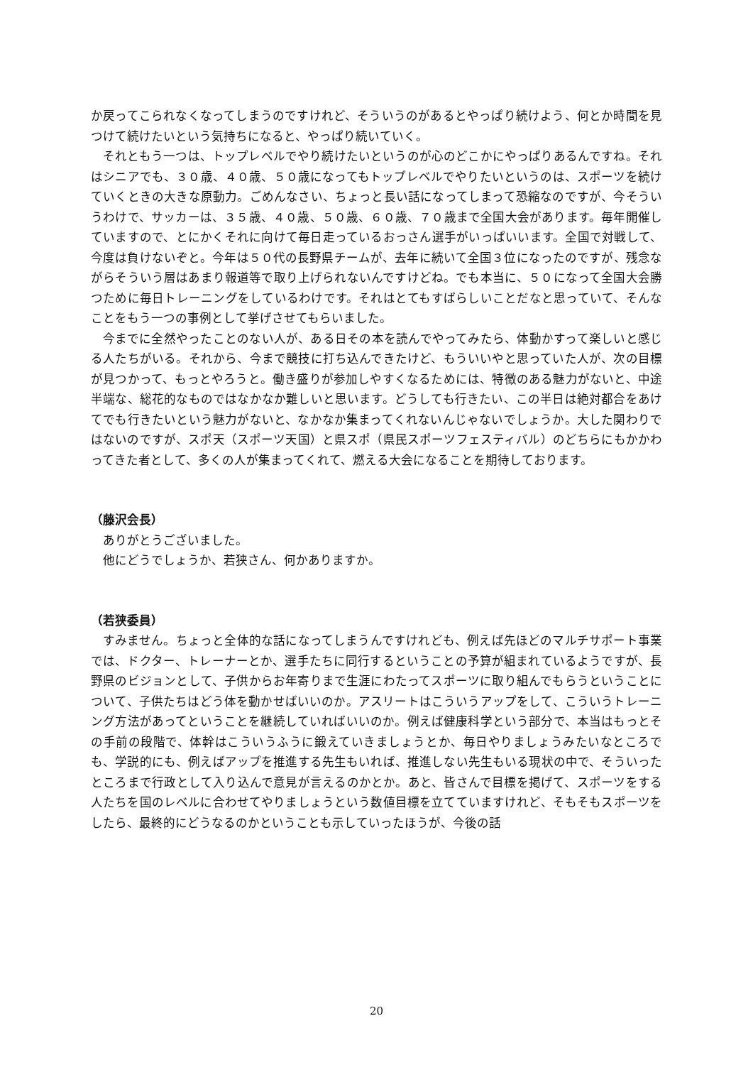か戻ってこられなくなってしまうのですけれど、そういうのがあるとやっぱり続けよう、何とか時間を見つけて続けたいという気持ちになると、やっぱり続いていく。
それともう一つは、トップレベルでやり続けたいというのが心のどこかにやっぱりあるんですね。それはシニアでも、３０歳、４０歳、５０歳になってもトップレベルでやりたいというのは、スポーツを続けていくときの大きな原動力。ごめんなさい、ちょっと長い話になってしまって恐縮なのですが、今そういうわけで、サッカーは、３５歳、４０歳、５０歳、６０歳、７０歳まで全国大会があります。毎年開催していますので、とにかくそれに向けて毎日走っているおっさん選手がいっぱいいます。全国で対戦して、今度は負けないぞと。今年は５０代の長野県チームが、去年に続いて全国３位になったのですが、残念ながらそういう層はあまり報道等で取り上げられないんですけどね。でも本当に、５０になって全国大会勝つために毎日トレーニングをしているわけです。それはとてもすばらしいことだなと思っていて、そんなことをもう一つの事例として挙げさせてもらいました。
今までに全然やったことのない人が、ある日その本を読んでやってみたら、体動かすって楽しいと感じる人たちがいる。それから、今まで競技に打ち込んできたけど、もういいやと思っていた人が、次の目標が見つかって、もっとやろうと。働き盛りが参加しやすくなるためには、特徴のある魅力がないと、中途半端な、総花的なものではなかなか難しいと思います。どうしても行きたい、この半日は絶対都合をあけてでも行きたいという魅力がないと、なかなか集まってくれないんじゃないでしょうか。大した関わりではないのですが、スポ天（スポーツ天国）と県スポ（県民スポーツフェスティバル）のどちらにもかかわってきた者として、多くの人が集まってくれて、燃える大会になることを期待しております。
（藤沢会長）
ありがとうございました。
他にどうでしょうか、若狭さん、何かありますか。
（若狭委員）
すみません。ちょっと全体的な話になってしまうんですけれども、例えば先ほどのマルチサポート事業では、ドクター、トレーナーとか、選手たちに同行するということの予算が組まれているようですが、長野県のビジョンとして、子供からお年寄りまで生涯にわたってスポーツに取り組んでもらうということについて、子供たちはどう体を動かせばいいのか。アスリートはこういうアップをして、こういうトレーニング方法があってということを継続していればいいのか。例えば健康科学という部分で、本当はもっとその手前の段階で、体幹はこういうふうに鍛えていきましょうとか、毎日やりましょうみたいなところでも、学説的にも、例えばアップを推進する先生もいれば、推進しない先生もいる現状の中で、そういったところまで行政として入り込んで意見が言えるのかとか。あと、皆さんで目標を掲げて、スポーツをする人たちを国のレベルに合わせてやりましょうという数値目標を立てていますけれど、そもそもスポーツをしたら、最終的にどうなるのかということも示していったほうが、今後の話
20